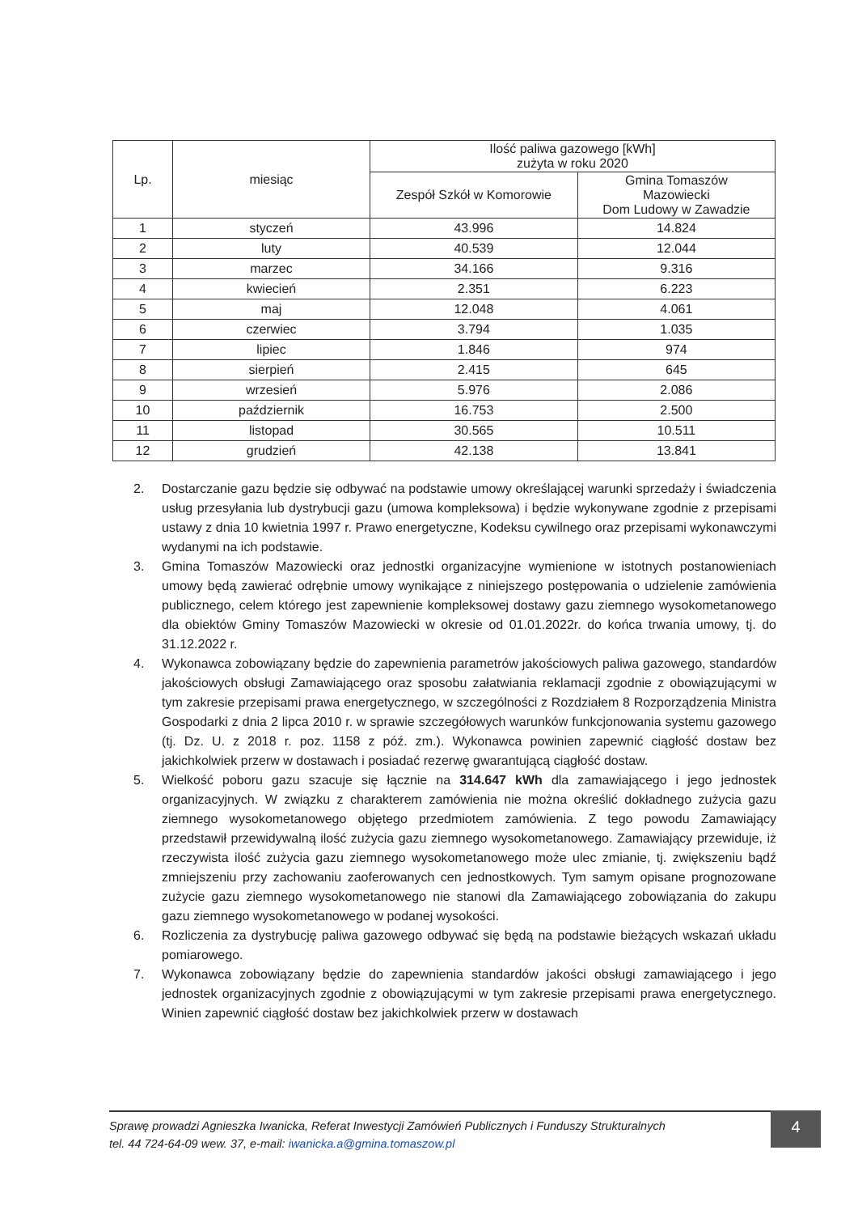| Lp. | miesiąc | Ilość paliwa gazowego [kWh] zużyta w roku 2020 | |
| --- | --- | --- | --- |
| | | Zespół Szkół w Komorowie | Gmina Tomaszów Mazowiecki Dom Ludowy w Zawadzie |
| 1 | styczeń | 43.996 | 14.824 |
| 2 | luty | 40.539 | 12.044 |
| 3 | marzec | 34.166 | 9.316 |
| 4 | kwiecień | 2.351 | 6.223 |
| 5 | maj | 12.048 | 4.061 |
| 6 | czerwiec | 3.794 | 1.035 |
| 7 | lipiec | 1.846 | 974 |
| 8 | sierpień | 2.415 | 645 |
| 9 | wrzesień | 5.976 | 2.086 |
| 10 | październik | 16.753 | 2.500 |
| 11 | listopad | 30.565 | 10.511 |
| 12 | grudzień | 42.138 | 13.841 |
2. Dostarczanie gazu będzie się odbywać na podstawie umowy określającej warunki sprzedaży i świadczenia usług przesyłania lub dystrybucji gazu (umowa kompleksowa) i będzie wykonywane zgodnie z przepisami ustawy z dnia 10 kwietnia 1997 r. Prawo energetyczne, Kodeksu cywilnego oraz przepisami wykonawczymi wydanymi na ich podstawie.
3. Gmina Tomaszów Mazowiecki oraz jednostki organizacyjne wymienione w istotnych postanowieniach umowy będą zawierać odrębnie umowy wynikające z niniejszego postępowania o udzielenie zamówienia publicznego, celem którego jest zapewnienie kompleksowej dostawy gazu ziemnego wysokometanowego dla obiektów Gminy Tomaszów Mazowiecki w okresie od 01.01.2022r. do końca trwania umowy, tj. do 31.12.2022 r.
4. Wykonawca zobowiązany będzie do zapewnienia parametrów jakościowych paliwa gazowego, standardów jakościowych obsługi Zamawiającego oraz sposobu załatwiania reklamacji zgodnie z obowiązującymi w tym zakresie przepisami prawa energetycznego, w szczególności z Rozdziałem 8 Rozporządzenia Ministra Gospodarki z dnia 2 lipca 2010 r. w sprawie szczegółowych warunków funkcjonowania systemu gazowego (tj. Dz. U. z 2018 r. poz. 1158 z póź. zm.). Wykonawca powinien zapewnić ciągłość dostaw bez jakichkolwiek przerw w dostawach i posiadać rezerwę gwarantującą ciągłość dostaw.
5. Wielkość poboru gazu szacuje się łącznie na 314.647 kWh dla zamawiającego i jego jednostek organizacyjnych. W związku z charakterem zamówienia nie można określić dokładnego zużycia gazu ziemnego wysokometanowego objętego przedmiotem zamówienia. Z tego powodu Zamawiający przedstawił przewidywalną ilość zużycia gazu ziemnego wysokometanowego. Zamawiający przewiduje, iż rzeczywista ilość zużycia gazu ziemnego wysokometanowego może ulec zmianie, tj. zwiększeniu bądź zmniejszeniu przy zachowaniu zaoferowanych cen jednostkowych. Tym samym opisane prognozowane zużycie gazu ziemnego wysokometanowego nie stanowi dla Zamawiającego zobowiązania do zakupu gazu ziemnego wysokometanowego w podanej wysokości.
6. Rozliczenia za dystrybucję paliwa gazowego odbywać się będą na podstawie bieżących wskazań układu pomiarowego.
7. Wykonawca zobowiązany będzie do zapewnienia standardów jakości obsługi zamawiającego i jego jednostek organizacyjnych zgodnie z obowiązującymi w tym zakresie przepisami prawa energetycznego. Winien zapewnić ciągłość dostaw bez jakichkolwiek przerw w dostawach
Sprawę prowadzi Agnieszka Iwanicka, Referat Inwestycji Zamówień Publicznych i Funduszy Strukturalnych
tel. 44 724-64-09 wew. 37, e-mail: iwanicka.a@gmina.tomaszow.pl
4